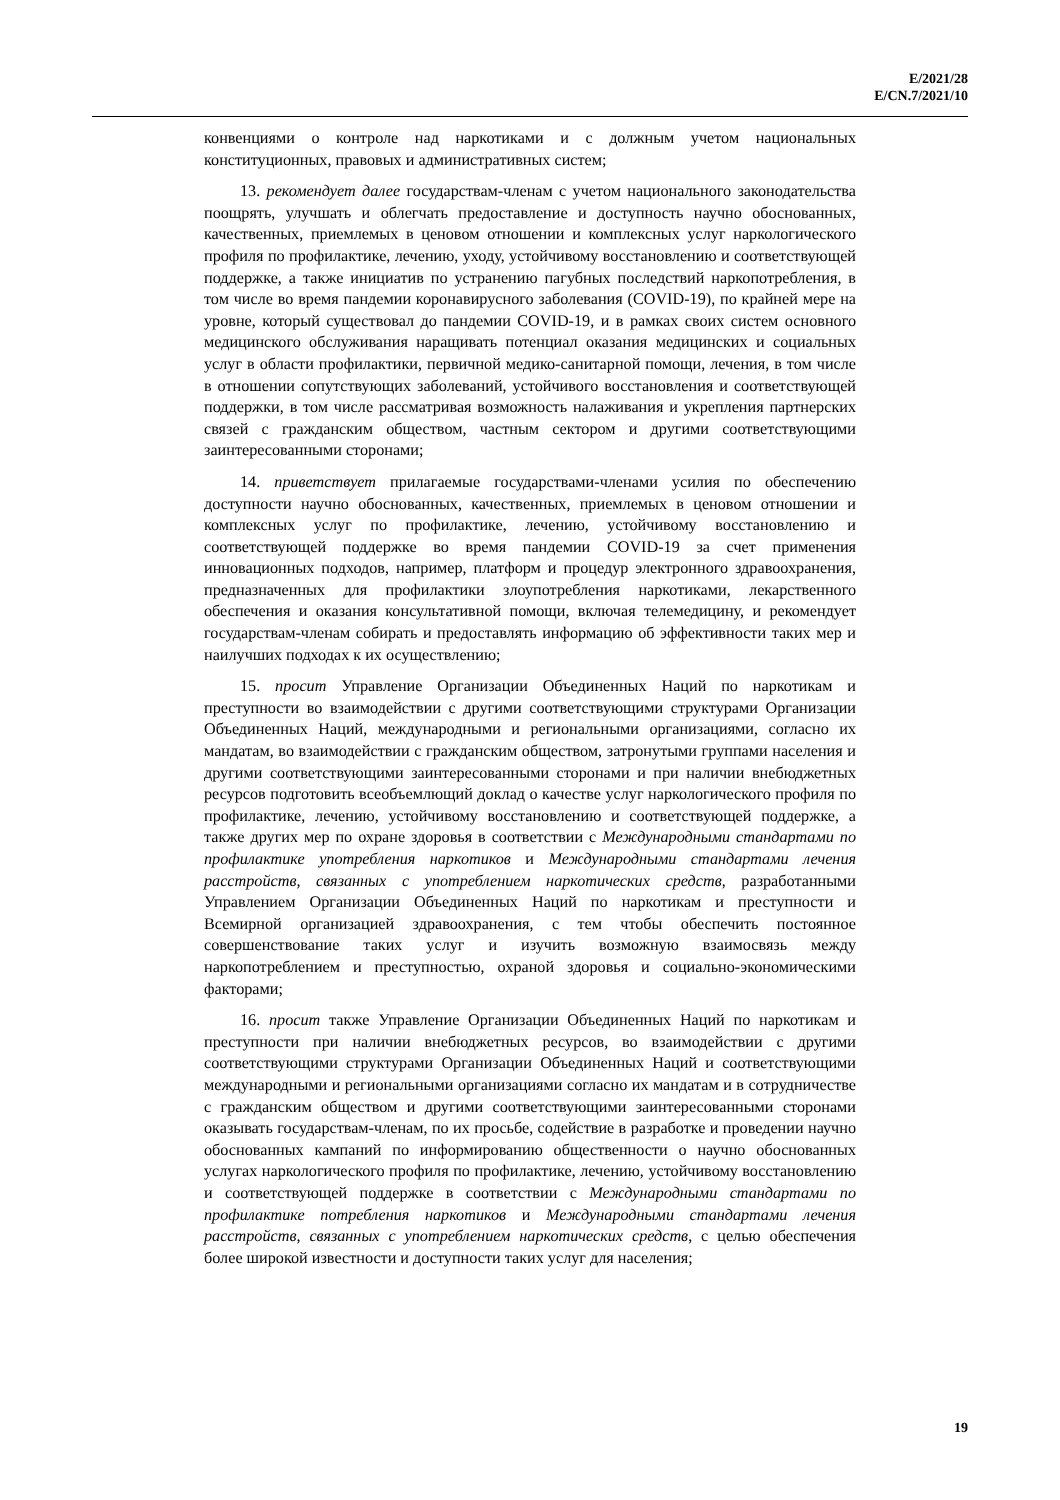E/2021/28
E/CN.7/2021/10
конвенциями о контроле над наркотиками и с должным учетом национальных конституционных, правовых и административных систем;
13. рекомендует далее государствам-членам с учетом национального законодательства поощрять, улучшать и облегчать предоставление и доступность научно обоснованных, качественных, приемлемых в ценовом отношении и комплексных услуг наркологического профиля по профилактике, лечению, уходу, устойчивому восстановлению и соответствующей поддержке, а также инициатив по устранению пагубных последствий наркопотребления, в том числе во время пандемии коронавирусного заболевания (COVID-19), по крайней мере на уровне, который существовал до пандемии COVID-19, и в рамках своих систем основного медицинского обслуживания наращивать потенциал оказания медицинских и социальных услуг в области профилактики, первичной медико-санитарной помощи, лечения, в том числе в отношении сопутствующих заболеваний, устойчивого восстановления и соответствующей поддержки, в том числе рассматривая возможность налаживания и укрепления партнерских связей с гражданским обществом, частным сектором и другими соответствующими заинтересованными сторонами;
14. приветствует прилагаемые государствами-членами усилия по обеспечению доступности научно обоснованных, качественных, приемлемых в ценовом отношении и комплексных услуг по профилактике, лечению, устойчивому восстановлению и соответствующей поддержке во время пандемии COVID-19 за счет применения инновационных подходов, например, платформ и процедур электронного здравоохранения, предназначенных для профилактики злоупотребления наркотиками, лекарственного обеспечения и оказания консультативной помощи, включая телемедицину, и рекомендует государствам-членам собирать и предоставлять информацию об эффективности таких мер и наилучших подходах к их осуществлению;
15. просит Управление Организации Объединенных Наций по наркотикам и преступности во взаимодействии с другими соответствующими структурами Организации Объединенных Наций, международными и региональными организациями, согласно их мандатам, во взаимодействии с гражданским обществом, затронутыми группами населения и другими соответствующими заинтересованными сторонами и при наличии внебюджетных ресурсов подготовить всеобъемлющий доклад о качестве услуг наркологического профиля по профилактике, лечению, устойчивому восстановлению и соответствующей поддержке, а также других мер по охране здоровья в соответствии с Международными стандартами по профилактике употребления наркотиков и Международными стандартами лечения расстройств, связанных с употреблением наркотических средств, разработанными Управлением Организации Объединенных Наций по наркотикам и преступности и Всемирной организацией здравоохранения, с тем чтобы обеспечить постоянное совершенствование таких услуг и изучить возможную взаимосвязь между наркопотреблением и преступностью, охраной здоровья и социально-экономическими факторами;
16. просит также Управление Организации Объединенных Наций по наркотикам и преступности при наличии внебюджетных ресурсов, во взаимодействии с другими соответствующими структурами Организации Объединенных Наций и соответствующими международными и региональными организациями согласно их мандатам и в сотрудничестве с гражданским обществом и другими соответствующими заинтересованными сторонами оказывать государствам-членам, по их просьбе, содействие в разработке и проведении научно обоснованных кампаний по информированию общественности о научно обоснованных услугах наркологического профиля по профилактике, лечению, устойчивому восстановлению и соответствующей поддержке в соответствии с Международными стандартами по профилактике потребления наркотиков и Международными стандартами лечения расстройств, связанных с употреблением наркотических средств, с целью обеспечения более широкой известности и доступности таких услуг для населения;
19